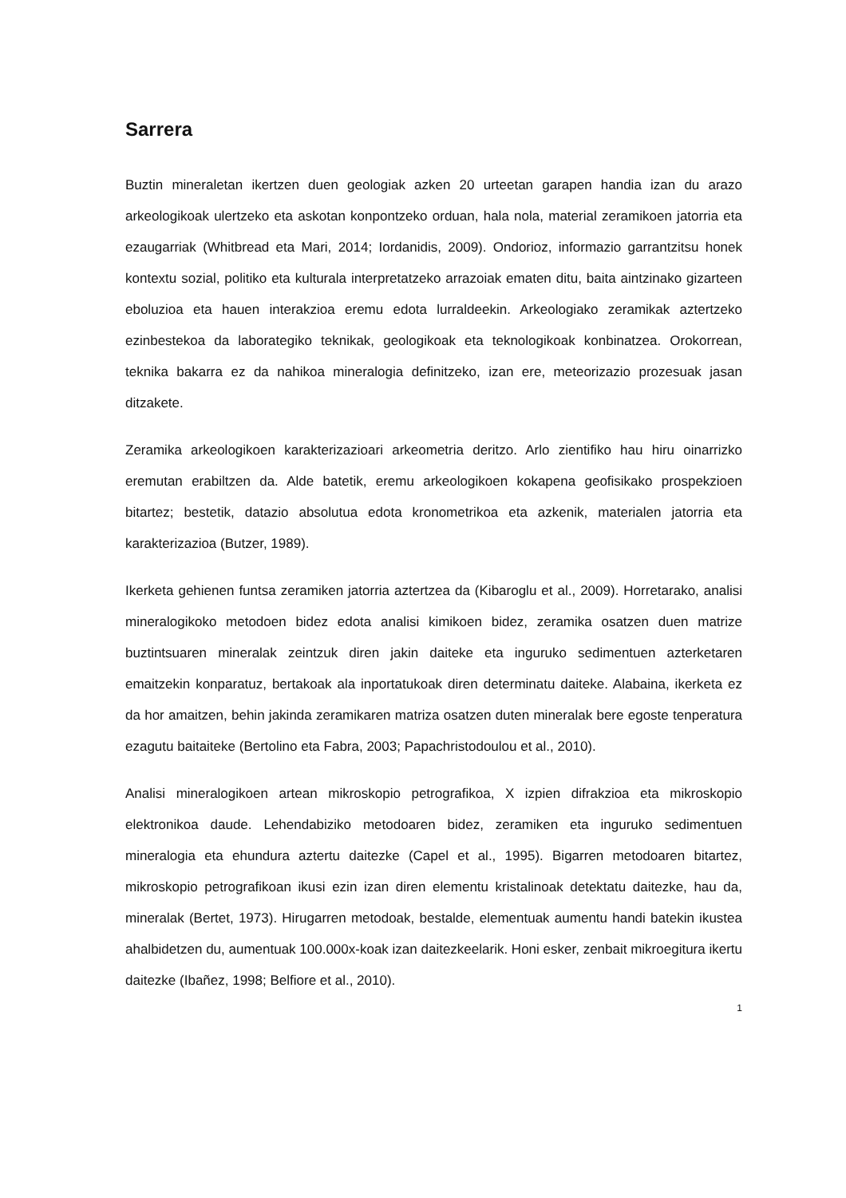Sarrera
Buztin mineraletan ikertzen duen geologiak azken 20 urteetan garapen handia izan du arazo arkeologikoak ulertzeko eta askotan konpontzeko orduan, hala nola, material zeramikoen jatorria eta ezaugarriak (Whitbread eta Mari, 2014; Iordanidis, 2009). Ondorioz, informazio garrantzitsu honek kontextu sozial, politiko eta kulturala interpretatzeko arrazoiak ematen ditu, baita aintzinako gizarteen eboluzioa eta hauen interakzioa eremu edota lurraldeekin. Arkeologiako zeramikak aztertzeko ezinbestekoa da laborategiko teknikak, geologikoak eta teknologikoak konbinatzea. Orokorrean, teknika bakarra ez da nahikoa mineralogia definitzeko, izan ere, meteorizazio prozesuak jasan ditzakete.
Zeramika arkeologikoen karakterizazioari arkeometria deritzo. Arlo zientifiko hau hiru oinarrizko eremutan erabiltzen da. Alde batetik, eremu arkeologikoen kokapena geofisikako prospekzioen bitartez; bestetik, datazio absolutua edota kronometrikoa eta azkenik, materialen jatorria eta karakterizazioa (Butzer, 1989).
Ikerketa gehienen funtsa zeramiken jatorria aztertzea da (Kibaroglu et al., 2009). Horretarako, analisi mineralogikoko metodoen bidez edota analisi kimikoen bidez, zeramika osatzen duen matrize buztintsuaren mineralak zeintzuk diren jakin daiteke eta inguruko sedimentuen azterketaren emaitzekin konparatuz, bertakoak ala inportatukoak diren determinatu daiteke. Alabaina, ikerketa ez da hor amaitzen, behin jakinda zeramikaren matriza osatzen duten mineralak bere egoste tenperatura ezagutu baitaiteke (Bertolino eta Fabra, 2003; Papachristodoulou et al., 2010).
Analisi mineralogikoen artean mikroskopio petrografikoa, X izpien difrakzioa eta mikroskopio elektronikoa daude. Lehendabiziko metodoaren bidez, zeramiken eta inguruko sedimentuen mineralogia eta ehundura aztertu daitezke (Capel et al., 1995). Bigarren metodoaren bitartez, mikroskopio petrografikoan ikusi ezin izan diren elementu kristalinoak detektatu daitezke, hau da, mineralak (Bertet, 1973). Hirugarren metodoak, bestalde, elementuak aumentu handi batekin ikustea ahalbidetzen du, aumentuak 100.000x-koak izan daitezkeelarik. Honi esker, zenbait mikroegitura ikertu daitezke (Ibañez, 1998; Belfiore et al., 2010).
1